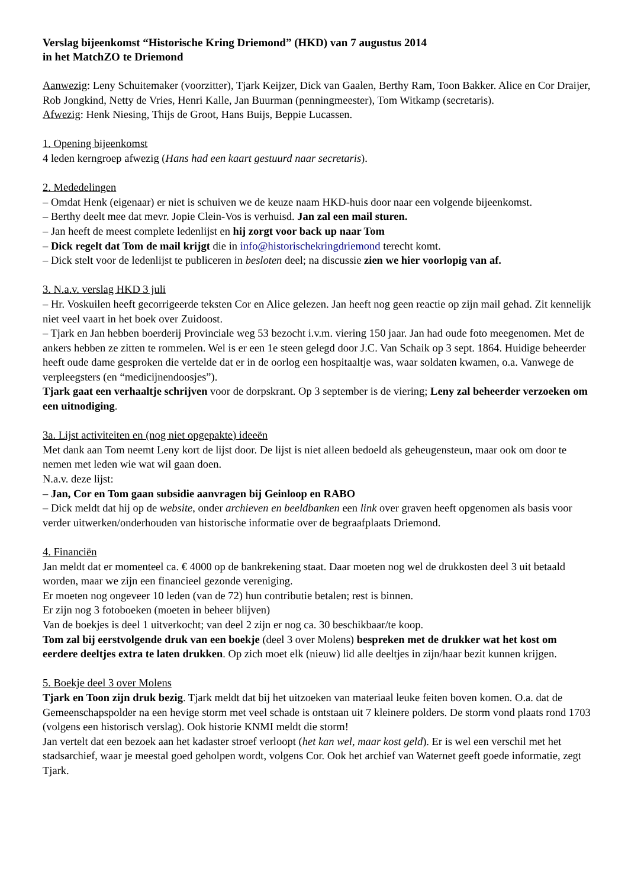Verslag bijeenkomst “Historische Kring Driemond” (HKD) van 7 augustus 2014
in het MatchZO te Driemond
Aanwezig: Leny Schuitemaker (voorzitter), Tjark Keijzer, Dick van Gaalen, Berthy Ram, Toon Bakker. Alice en Cor Draijer, Rob Jongkind, Netty de Vries, Henri Kalle, Jan Buurman (penningmeester), Tom Witkamp (secretaris).
Afwezig: Henk Niesing, Thijs de Groot, Hans Buijs, Beppie Lucassen.
1. Opening bijeenkomst
4 leden kerngroep afwezig (Hans had een kaart gestuurd naar secretaris).
2. Mededelingen
– Omdat Henk (eigenaar) er niet is schuiven we de keuze naam HKD-huis door naar een volgende bijeenkomst.
– Berthy deelt mee dat mevr. Jopie Clein-Vos is verhuisd. Jan zal een mail sturen.
– Jan heeft de meest complete ledenlijst en hij zorgt voor back up naar Tom
– Dick regelt dat Tom de mail krijgt die in info@historischekringdriemond terecht komt.
– Dick stelt voor de ledenlijst te publiceren in besloten deel; na discussie zien we hier voorlopig van af.
3. N.a.v. verslag HKD 3 juli
– Hr. Voskuilen heeft gecorrigeerde teksten Cor en Alice gelezen. Jan heeft nog geen reactie op zijn mail gehad. Zit kennelijk niet veel vaart in het boek over Zuidoost.
– Tjark en Jan hebben boerderij Provinciale weg 53 bezocht i.v.m. viering 150 jaar. Jan had oude foto meegenomen. Met de ankers hebben ze zitten te rommelen. Wel is er een 1e steen gelegd door J.C. Van Schaik op 3 sept. 1864. Huidige beheerder heeft oude dame gesproken die vertelde dat er in de oorlog een hospitaaltje was, waar soldaten kwamen, o.a. Vanwege de verpleegsters (en “medicijnendoosjes”).
Tjark gaat een verhaaltje schrijven voor de dorpskrant. Op 3 september is de viering; Leny zal beheerder verzoeken om een uitnodiging.
3a. Lijst activiteiten en (nog niet opgepakte) ideeën
Met dank aan Tom neemt Leny kort de lijst door. De lijst is niet alleen bedoeld als geheugensteun, maar ook om door te nemen met leden wie wat wil gaan doen.
N.a.v. deze lijst:
– Jan, Cor en Tom gaan subsidie aanvragen bij Geinloop en RABO
– Dick meldt dat hij op de website, onder archieven en beeldbanken een link over graven heeft opgenomen als basis voor verder uitwerken/onderhouden van historische informatie over de begraafplaats Driemond.
4. Financiën
Jan meldt dat er momenteel ca. € 4000 op de bankrekening staat. Daar moeten nog wel de drukkosten deel 3 uit betaald worden, maar we zijn een financieel gezonde vereniging.
Er moeten nog ongeveer 10 leden (van de 72) hun contributie betalen; rest is binnen.
Er zijn nog 3 fotoboeken (moeten in beheer blijven)
Van de boekjes is deel 1 uitverkocht; van deel 2 zijn er nog ca. 30 beschikbaar/te koop.
Tom zal bij eerstvolgende druk van een boekje (deel 3 over Molens) bespreken met de drukker wat het kost om eerdere deeltjes extra te laten drukken. Op zich moet elk (nieuw) lid alle deeltjes in zijn/haar bezit kunnen krijgen.
5. Boekje deel 3 over Molens
Tjark en Toon zijn druk bezig. Tjark meldt dat bij het uitzoeken van materiaal leuke feiten boven komen. O.a. dat de Gemeenschapspolder na een hevige storm met veel schade is ontstaan uit 7 kleinere polders. De storm vond plaats rond 1703 (volgens een historisch verslag). Ook historie KNMI meldt die storm!
Jan vertelt dat een bezoek aan het kadaster stroef verloopt (het kan wel, maar kost geld). Er is wel een verschil met het stadsarchief, waar je meestal goed geholpen wordt, volgens Cor. Ook het archief van Waternet geeft goede informatie, zegt Tjark.